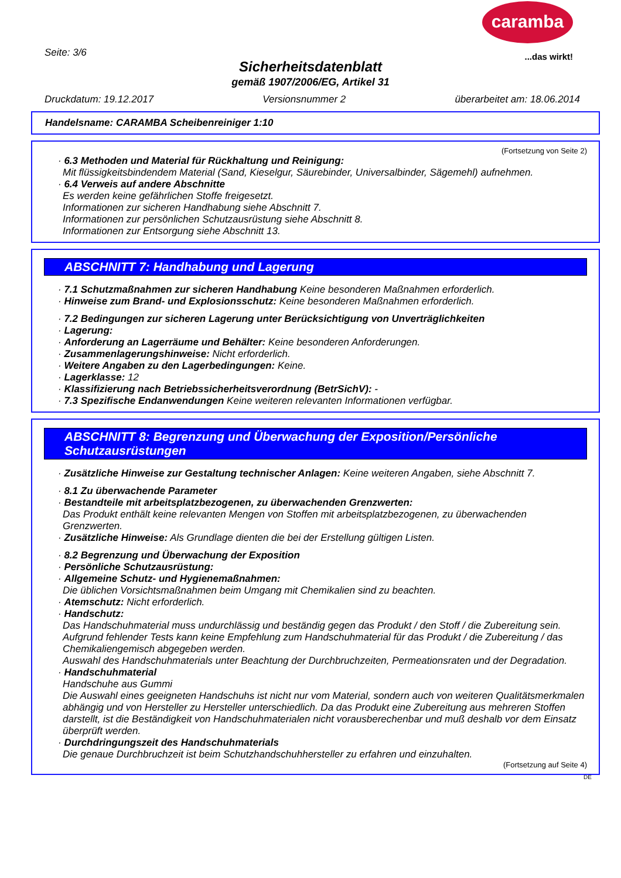caramba
...das wirkt! Seite: 3/6
Sicherheitsdatenblatt
gemäß 1907/2006/EG, Artikel 31
Druckdatum: 19.12.2017 Versionsnummer 2 überarbeitet am: 18.06.2014
Handelsname: CARAMBA Scheibenreiniger 1:10
(Fortsetzung von Seite 2)
· 6.3 Methoden und Material für Rückhaltung und Reinigung:
Mit flüssigkeitsbindendem Material (Sand, Kieselgur, Säurebinder, Universalbinder, Sägemehl) aufnehmen.
· 6.4 Verweis auf andere Abschnitte
Es werden keine gefährlichen Stoffe freigesetzt.
Informationen zur sicheren Handhabung siehe Abschnitt 7.
Informationen zur persönlichen Schutzausrüstung siehe Abschnitt 8.
Informationen zur Entsorgung siehe Abschnitt 13.
ABSCHNITT 7: Handhabung und Lagerung
· 7.1 Schutzmaßnahmen zur sicheren Handhabung Keine besonderen Maßnahmen erforderlich.
· Hinweise zum Brand- und Explosionsschutz: Keine besonderen Maßnahmen erforderlich.
· 7.2 Bedingungen zur sicheren Lagerung unter Berücksichtigung von Unverträglichkeiten
· Lagerung:
· Anforderung an Lagerräume und Behälter: Keine besonderen Anforderungen.
· Zusammenlagerungshinweise: Nicht erforderlich.
· Weitere Angaben zu den Lagerbedingungen: Keine.
· Lagerklasse: 12
· Klassifizierung nach Betriebssicherheitsverordnung (BetrSichV): -
· 7.3 Spezifische Endanwendungen Keine weiteren relevanten Informationen verfügbar.
ABSCHNITT 8: Begrenzung und Überwachung der Exposition/Persönliche Schutzausrüstungen
· Zusätzliche Hinweise zur Gestaltung technischer Anlagen: Keine weiteren Angaben, siehe Abschnitt 7.
· 8.1 Zu überwachende Parameter
· Bestandteile mit arbeitsplatzbezogenen, zu überwachenden Grenzwerten:
Das Produkt enthält keine relevanten Mengen von Stoffen mit arbeitsplatzbezogenen, zu überwachenden Grenzwerten.
· Zusätzliche Hinweise: Als Grundlage dienten die bei der Erstellung gültigen Listen.
· 8.2 Begrenzung und Überwachung der Exposition
· Persönliche Schutzausrüstung:
· Allgemeine Schutz- und Hygienemaßnahmen:
Die üblichen Vorsichtsmaßnahmen beim Umgang mit Chemikalien sind zu beachten.
· Atemschutz: Nicht erforderlich.
· Handschutz:
Das Handschuhmaterial muss undurchlässig und beständig gegen das Produkt / den Stoff / die Zubereitung sein.
Aufgrund fehlender Tests kann keine Empfehlung zum Handschuhmaterial für das Produkt / die Zubereitung / das Chemikaliengemisch abgegeben werden.
Auswahl des Handschuhmaterials unter Beachtung der Durchbruchzeiten, Permeationsraten und der Degradation.
· Handschuhmaterial
Handschuhe aus Gummi
Die Auswahl eines geeigneten Handschuhs ist nicht nur vom Material, sondern auch von weiteren Qualitätsmerkmalen abhängig und von Hersteller zu Hersteller unterschiedlich. Da das Produkt eine Zubereitung aus mehreren Stoffen darstellt, ist die Beständigkeit von Handschuhmaterialen nicht vorausberechenbar und muß deshalb vor dem Einsatz überprüft werden.
· Durchdringungszeit des Handschuhmaterials
Die genaue Durchbruchzeit ist beim Schutzhandschuhhersteller zu erfahren und einzuhalten.
(Fortsetzung auf Seite 4)
DE